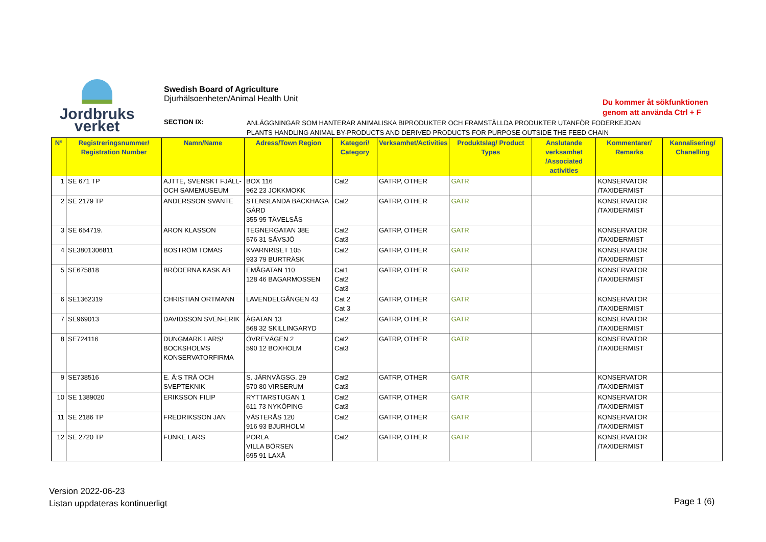Jordbruks
verket
Swedish Board of Agriculture
Djurhälsoenheten/Animal Health Unit
Du kommer åt sökfunktionen
genom att använda Ctrl + F
SECTION IX:
ANLÄGGNINGAR SOM HANTERAR ANIMALISKA BIPRODUKTER OCH FRAMSTÄLLDA PRODUKTER UTANFÖR FODERKEJDAN
PLANTS HANDLING ANIMAL BY-PRODUCTS AND DERIVED PRODUCTS FOR PURPOSE OUTSIDE THE FEED CHAIN
| N° | Registreringsnummer/ Registration Number | Namn/Name | Adress/Town Region | Kategori/ Category | Verksamhet/Activities | Produktslag/ Product Types | Anslutande verksamhet /Associated activities | Kommentarer/ Remarks | Kannalisering/ Chanelling |
| --- | --- | --- | --- | --- | --- | --- | --- | --- | --- |
| 1 | SE 671 TP | AJTTE, SVENSKT FJÄLL- OCH SAMEMUSEUM | BOX 116 962 23 JOKKMOKK | Cat2 | GATRP, OTHER | GATR | | KONSERVATOR /TAXIDERMIST | |
| 2 | SE 2179 TP | ANDERSSON SVANTE | STENSLANDA BÄCKHAGA GÅRD 355 95 TÄVELSÅS | Cat2 | GATRP, OTHER | GATR | | KONSERVATOR /TAXIDERMIST | |
| 3 | SE 654719. | ARON KLASSON | TEGNERGATAN 38E 576 31 SÄVSJÖ | Cat2 Cat3 | GATRP, OTHER | GATR | | KONSERVATOR /TAXIDERMIST | |
| 4 | SE3801306811 | BOSTRÖM TOMAS | KVARNRISET 105 933 79 BURTRÄSK | Cat2 | GATRP, OTHER | GATR | | KONSERVATOR /TAXIDERMIST | |
| 5 | SE675818 | BRÖDERNA KASK AB | EMÅGATAN 110 128 46 BAGARMOSSEN | Cat1 Cat2 Cat3 | GATRP, OTHER | GATR | | KONSERVATOR /TAXIDERMIST | |
| 6 | SE1362319 | CHRISTIAN ORTMANN | LAVENDELGÅNGEN 43 | Cat 2 Cat 3 | GATRP, OTHER | GATR | | KONSERVATOR /TAXIDERMIST | |
| 7 | SE969013 | DAVIDSSON SVEN-ERIK | ÅGATAN 13 568 32 SKILLINGARYD | Cat2 | GATRP, OTHER | GATR | | KONSERVATOR /TAXIDERMIST | |
| 8 | SE724116 | DUNGMARK LARS/ BOCKSHOLMS KONSERVATORFIRMA | ÖVREVÄGEN 2 590 12 BOXHOLM | Cat2 Cat3 | GATRP, OTHER | GATR | | KONSERVATOR /TAXIDERMIST | |
| 9 | SE738516 | E. Ä:S TRÄ OCH SVEPTEKNIK | S. JÄRNVÄGSG. 29 570 80 VIRSERUM | Cat2 Cat3 | GATRP, OTHER | GATR | | KONSERVATOR /TAXIDERMIST | |
| 10 | SE 1389020 | ERIKSSON FILIP | RYTTARSTUGAN 1 611 73 NYKÖPING | Cat2 Cat3 | GATRP, OTHER | GATR | | KONSERVATOR /TAXIDERMIST | |
| 11 | SE 2186 TP | FREDRIKSSON JAN | VÄSTERÅS 120 916 93 BJURHOLM | Cat2 | GATRP, OTHER | GATR | | KONSERVATOR /TAXIDERMIST | |
| 12 | SE 2720 TP | FUNKE LARS | PORLA VILLA BÖRSEN 695 91 LAXÅ | Cat2 | GATRP, OTHER | GATR | | KONSERVATOR /TAXIDERMIST | |
Version 2022-06-23
Listan uppdateras kontinuerligt
Page 1 (6)